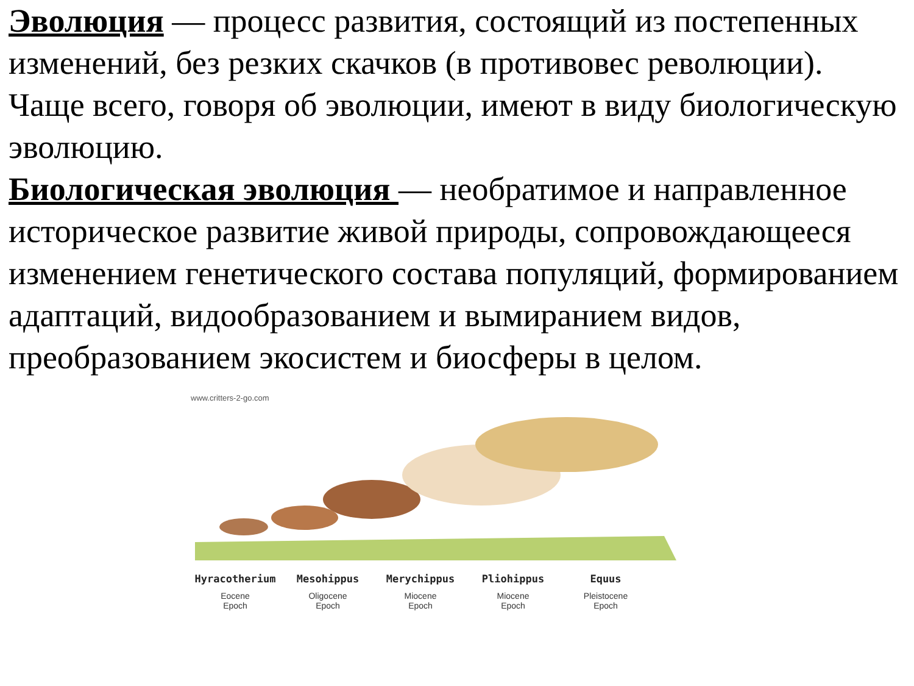Эволюция — процесс развития, состоящий из постепенных изменений, без резких скачков (в противовес революции). Чаще всего, говоря об эволюции, имеют в виду биологическую эволюцию.
Биологическая эволюция — необратимое и направленное историческое развитие живой природы, сопровождающееся изменением генетического состава популяций, формированием адаптаций, видообразованием и вымиранием видов, преобразованием экосистем и биосферы в целом.
www.critters-2-go.com
Hyracotherium
Eocene
Epoch
Mesohippus
Oligocene
Epoch
Merychippus
Miocene
Epoch
Pliohippus
Miocene
Epoch
Equus
Pleistocene
Epoch